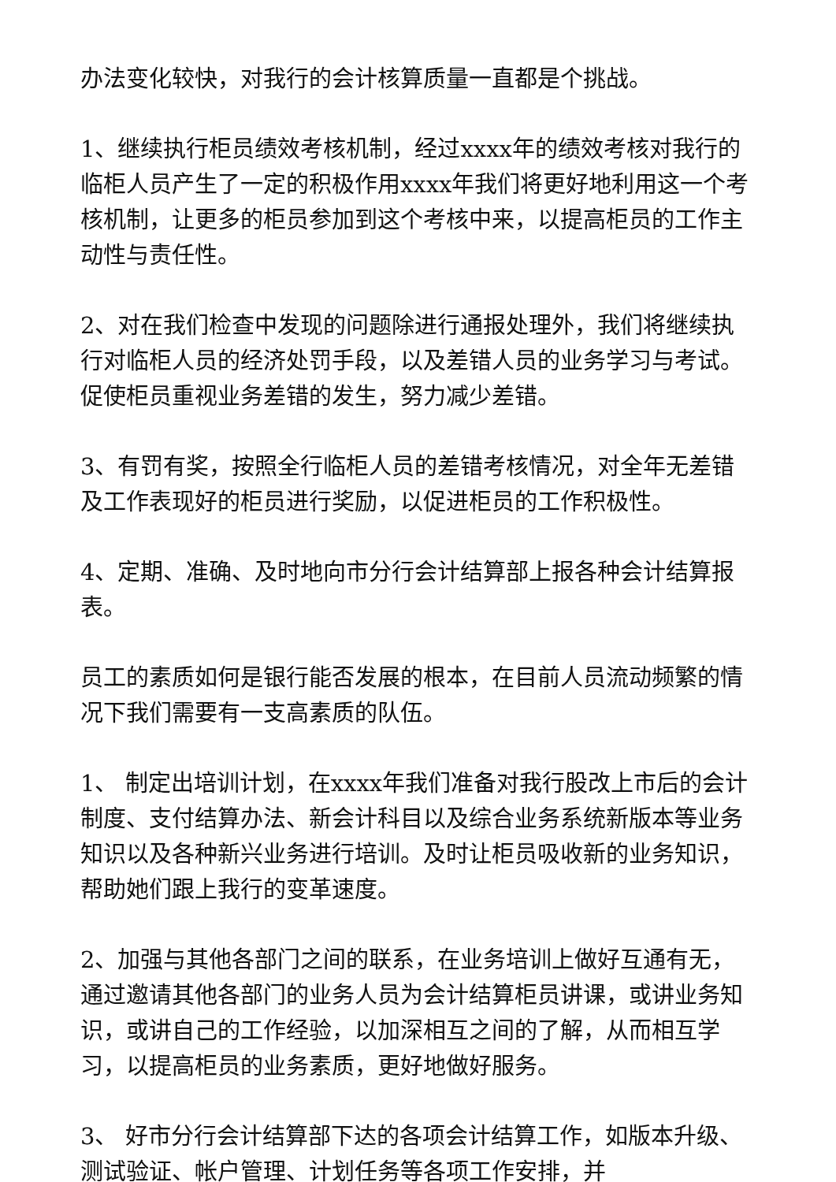办法变化较快，对我行的会计核算质量一直都是个挑战。
1、继续执行柜员绩效考核机制，经过xxxx年的绩效考核对我行的临柜人员产生了一定的积极作用xxxx年我们将更好地利用这一个考核机制，让更多的柜员参加到这个考核中来，以提高柜员的工作主动性与责任性。
2、对在我们检查中发现的问题除进行通报处理外，我们将继续执行对临柜人员的经济处罚手段，以及差错人员的业务学习与考试。促使柜员重视业务差错的发生，努力减少差错。
3、有罚有奖，按照全行临柜人员的差错考核情况，对全年无差错及工作表现好的柜员进行奖励，以促进柜员的工作积极性。
4、定期、准确、及时地向市分行会计结算部上报各种会计结算报表。
员工的素质如何是银行能否发展的根本，在目前人员流动频繁的情况下我们需要有一支高素质的队伍。
1、 制定出培训计划，在xxxx年我们准备对我行股改上市后的会计制度、支付结算办法、新会计科目以及综合业务系统新版本等业务知识以及各种新兴业务进行培训。及时让柜员吸收新的业务知识，帮助她们跟上我行的变革速度。
2、加强与其他各部门之间的联系，在业务培训上做好互通有无，通过邀请其他各部门的业务人员为会计结算柜员讲课，或讲业务知识，或讲自己的工作经验，以加深相互之间的了解，从而相互学习，以提高柜员的业务素质，更好地做好服务。
3、 好市分行会计结算部下达的各项会计结算工作，如版本升级、测试验证、帐户管理、计划任务等各项工作安排，并